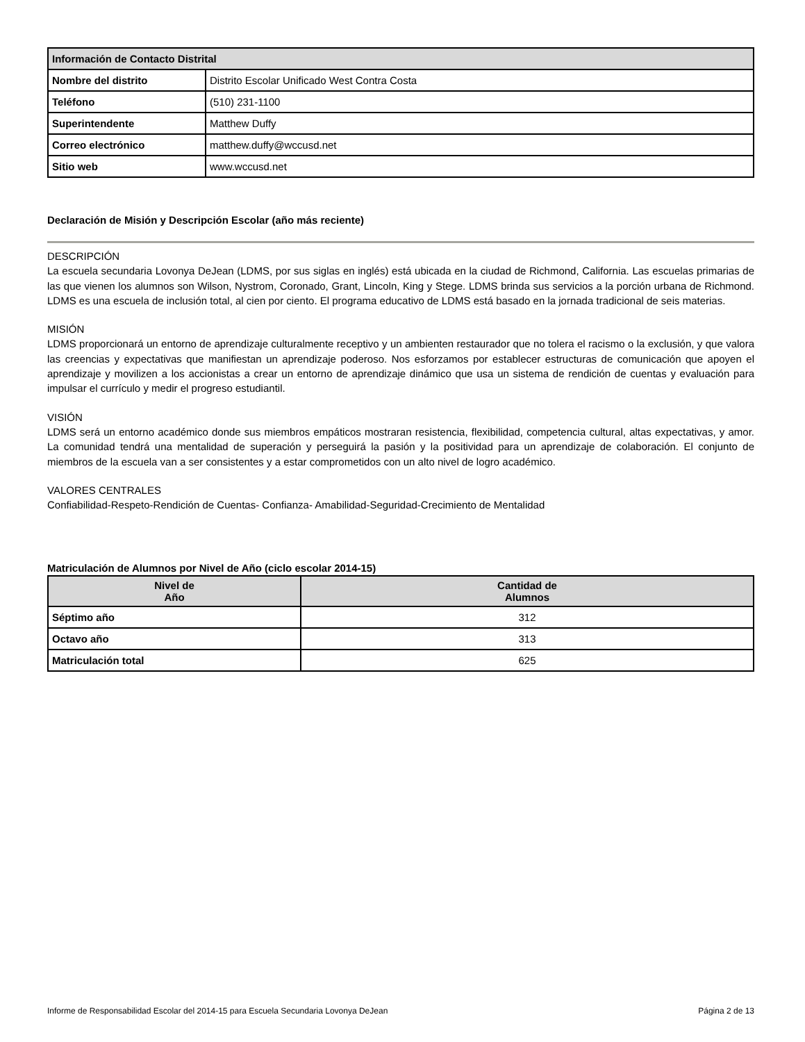| Información de Contacto Distrital | |
| Nombre del distrito | Distrito Escolar Unificado West Contra Costa |
| Teléfono | (510) 231-1100 |
| Superintendente | Matthew Duffy |
| Correo electrónico | matthew.duffy@wccusd.net |
| Sitio web | www.wccusd.net |
Declaración de Misión y Descripción Escolar (año más reciente)
DESCRIPCIÓN
La escuela secundaria Lovonya DeJean (LDMS, por sus siglas en inglés) está ubicada en la ciudad de Richmond, California. Las escuelas primarias de las que vienen los alumnos son Wilson, Nystrom, Coronado, Grant, Lincoln, King y Stege. LDMS brinda sus servicios a la porción urbana de Richmond. LDMS es una escuela de inclusión total, al cien por ciento. El programa educativo de LDMS está basado en la jornada tradicional de seis materias.
MISIÓN
LDMS proporcionará un entorno de aprendizaje culturalmente receptivo y un ambienten restaurador que no tolera el racismo o la exclusión, y que valora las creencias y expectativas que manifiestan un aprendizaje poderoso. Nos esforzamos por establecer estructuras de comunicación que apoyen el aprendizaje y movilizen a los accionistas a crear un entorno de aprendizaje dinámico que usa un sistema de rendición de cuentas y evaluación para impulsar el currículo y medir el progreso estudiantil.
VISIÓN
LDMS será un entorno académico donde sus miembros empáticos mostraran resistencia, flexibilidad, competencia cultural, altas expectativas, y amor. La comunidad tendrá una mentalidad de superación y perseguirá la pasión y la positividad para un aprendizaje de colaboración. El conjunto de miembros de la escuela van a ser consistentes y a estar comprometidos con un alto nivel de logro académico.
VALORES CENTRALES
Confiabilidad-Respeto-Rendición de Cuentas- Confianza- Amabilidad-Seguridad-Crecimiento de Mentalidad
Matriculación de Alumnos por Nivel de Año (ciclo escolar 2014-15)
| Nivel de Año | Cantidad de Alumnos |
| --- | --- |
| Séptimo año | 312 |
| Octavo año | 313 |
| Matriculación total | 625 |
Informe de Responsabilidad Escolar del 2014-15 para Escuela Secundaria Lovonya DeJean Página 2 de 13